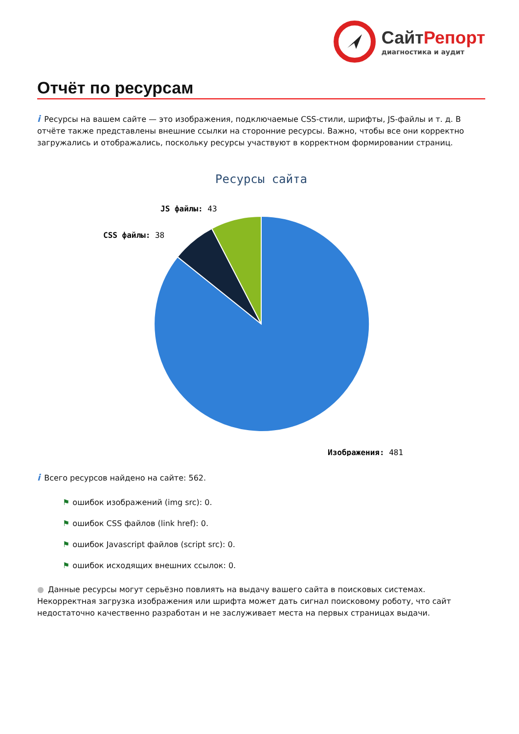СайтРепорт
диагностика и аудит
Отчёт по ресурсам
i Ресурсы на вашем сайте — это изображения, подключаемые CSS-стили, шрифты, JS-файлы и т. д. В отчёте также представлены внешние ссылки на сторонние ресурсы. Важно, чтобы все они корректно загружались и отображались, поскольку ресурсы участвуют в корректном формировании страниц.
Ресурсы сайта
JS файлы: 43
CSS файлы: 38
Изображения: 481
i Всего ресурсов найдено на сайте: 562.
⚑ ошибок изображений (img src): 0.
⚑ ошибок CSS файлов (link href): 0.
⚑ ошибок Javascript файлов (script src): 0.
⚑ ошибок исходящих внешних ссылок: 0.
● Данные ресурсы могут серьёзно повлиять на выдачу вашего сайта в поисковых системах. Некорректная загрузка изображения или шрифта может дать сигнал поисковому роботу, что сайт недостаточно качественно разработан и не заслуживает места на первых страницах выдачи.